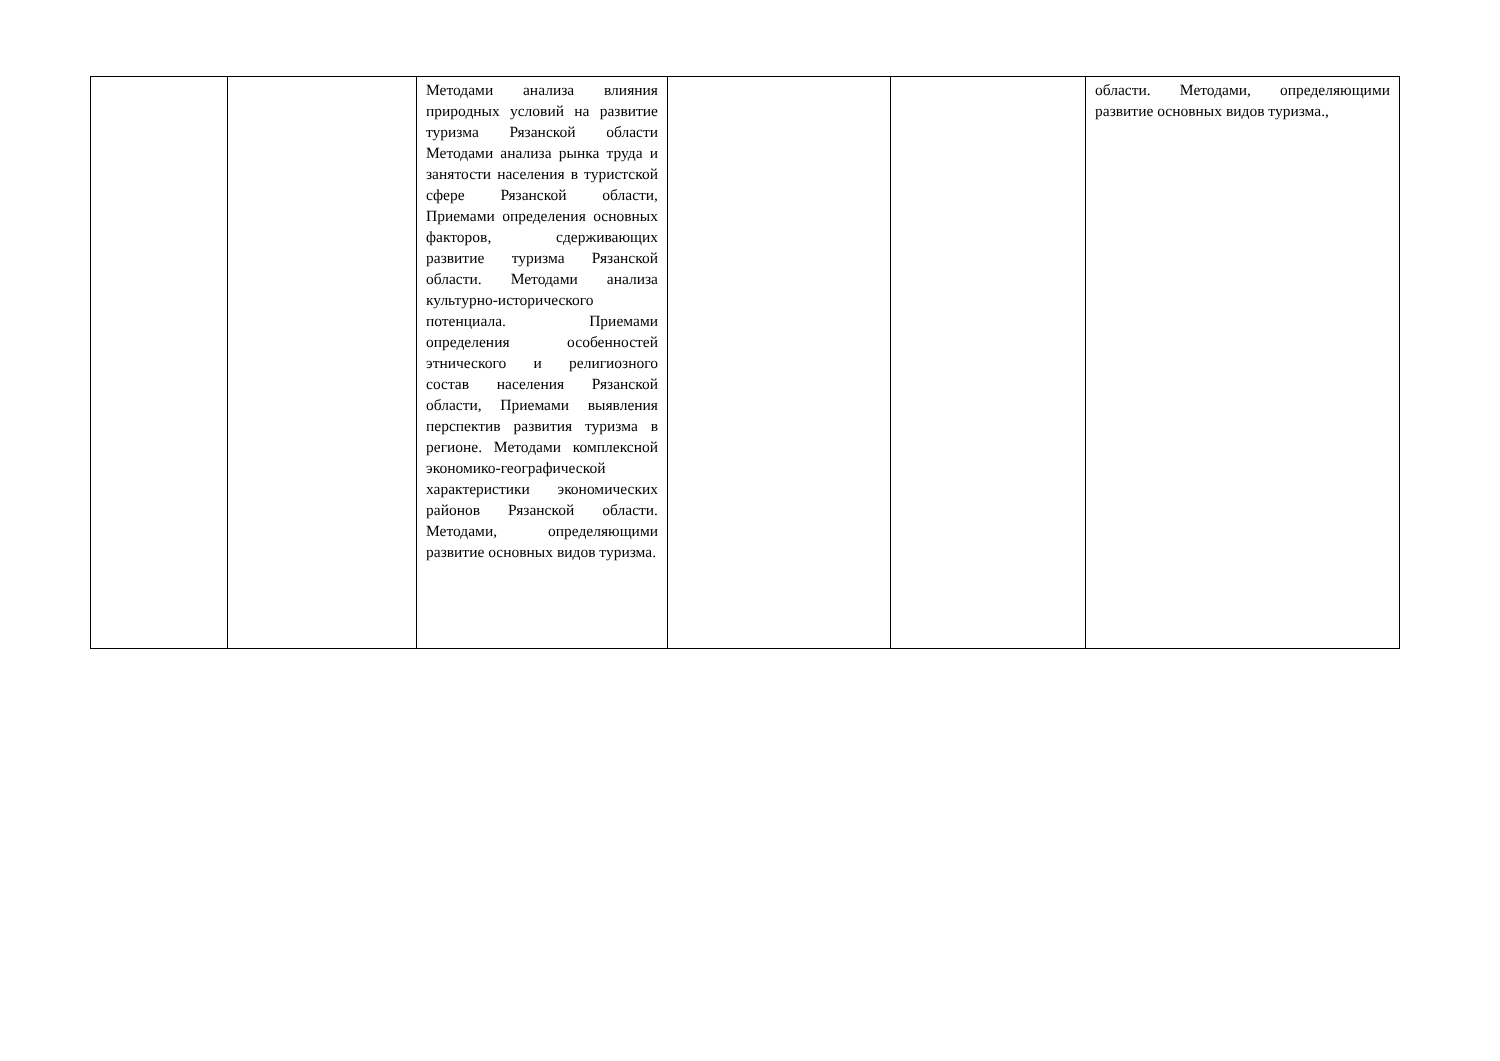| | | Методами анализа влияния природных условий на развитие туризма Рязанской области Методами анализа рынка труда и занятости населения в туристской сфере Рязанской области, Приемами определения основных факторов, сдерживающих развитие туризма Рязанской области. Методами анализа культурно-исторического потенциала. Приемами определения особенностей этнического и религиозного состав населения Рязанской области, Приемами выявления перспектив развития туризма в регионе. Методами комплексной экономико-географической характеристики экономических районов Рязанской области. Методами, определяющими развитие основных видов туризма. | | | области. Методами, определяющими развитие основных видов туризма., |